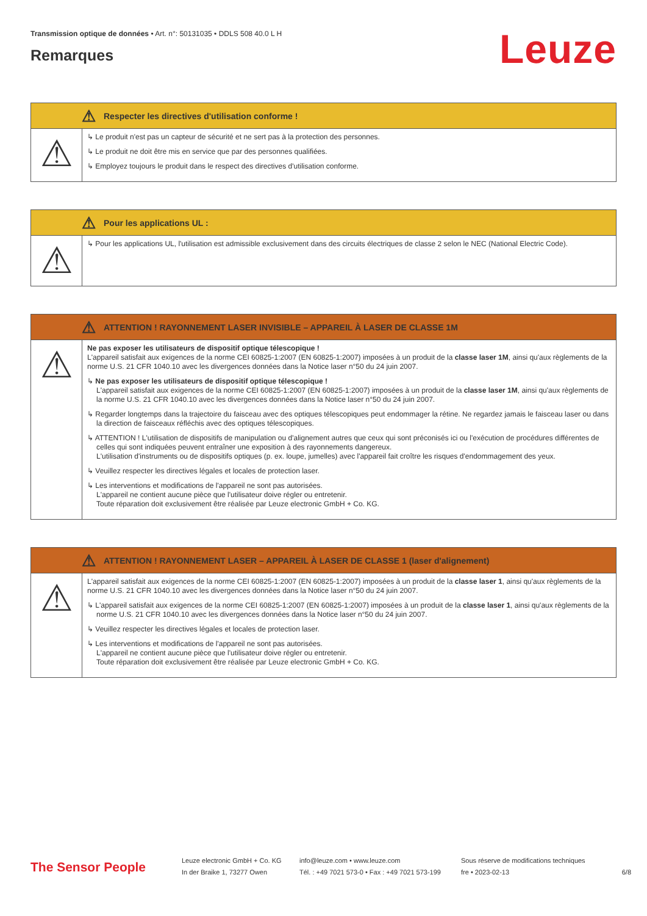Transmission optique de données • Art. n°: 50131035 • DDLS 508 40.0 L H
Remarques
Leuze
⚠ Respecter les directives d'utilisation conforme !
⚠
↳ Le produit n'est pas un capteur de sécurité et ne sert pas à la protection des personnes.
↳ Le produit ne doit être mis en service que par des personnes qualifiées.
↳ Employez toujours le produit dans le respect des directives d'utilisation conforme.
⚠ Pour les applications UL :
⚠
↳ Pour les applications UL, l'utilisation est admissible exclusivement dans des circuits électriques de classe 2 selon le NEC (National Electric Code).
⚠ ATTENTION ! RAYONNEMENT LASER INVISIBLE – APPAREIL À LASER DE CLASSE 1M
⚠
Ne pas exposer les utilisateurs de dispositif optique télescopique !
L'appareil satisfait aux exigences de la norme CEI 60825-1:2007 (EN 60825-1:2007) imposées à un produit de la classe laser 1M, ainsi qu'aux règlements de la norme U.S. 21 CFR 1040.10 avec les divergences données dans la Notice laser n°50 du 24 juin 2007.
↳ Ne pas exposer les utilisateurs de dispositif optique télescopique !
L'appareil satisfait aux exigences de la norme CEI 60825-1:2007 (EN 60825-1:2007) imposées à un produit de la classe laser 1M, ainsi qu'aux règlements de la norme U.S. 21 CFR 1040.10 avec les divergences données dans la Notice laser n°50 du 24 juin 2007.
↳ Regarder longtemps dans la trajectoire du faisceau avec des optiques télescopiques peut endommager la rétine. Ne regardez jamais le faisceau laser ou dans la direction de faisceaux réfléchis avec des optiques télescopiques.
↳ ATTENTION ! L'utilisation de dispositifs de manipulation ou d'alignement autres que ceux qui sont préconisés ici ou l'exécution de procédures différentes de celles qui sont indiquées peuvent entraîner une exposition à des rayonnements dangereux.
L'utilisation d'instruments ou de dispositifs optiques (p. ex. loupe, jumelles) avec l'appareil fait croître les risques d'endommagement des yeux.
↳ Veuillez respecter les directives légales et locales de protection laser.
↳ Les interventions et modifications de l'appareil ne sont pas autorisées.
L'appareil ne contient aucune pièce que l'utilisateur doive régler ou entretenir.
Toute réparation doit exclusivement être réalisée par Leuze electronic GmbH + Co. KG.
⚠ ATTENTION ! RAYONNEMENT LASER – APPAREIL À LASER DE CLASSE 1 (laser d'alignement)
⚠
L'appareil satisfait aux exigences de la norme CEI 60825-1:2007 (EN 60825-1:2007) imposées à un produit de la classe laser 1, ainsi qu'aux règlements de la norme U.S. 21 CFR 1040.10 avec les divergences données dans la Notice laser n°50 du 24 juin 2007.
↳ L'appareil satisfait aux exigences de la norme CEI 60825-1:2007 (EN 60825-1:2007) imposées à un produit de la classe laser 1, ainsi qu'aux règlements de la norme U.S. 21 CFR 1040.10 avec les divergences données dans la Notice laser n°50 du 24 juin 2007.
↳ Veuillez respecter les directives légales et locales de protection laser.
↳ Les interventions et modifications de l'appareil ne sont pas autorisées.
L'appareil ne contient aucune pièce que l'utilisateur doive régler ou entretenir.
Toute réparation doit exclusivement être réalisée par Leuze electronic GmbH + Co. KG.
The Sensor People
Leuze electronic GmbH + Co. KG
In der Braike 1, 73277 Owen
info@leuze.com • www.leuze.com
Tél. : +49 7021 573-0 • Fax : +49 7021 573-199
Sous réserve de modifications techniques
fre • 2023-02-13
6/8